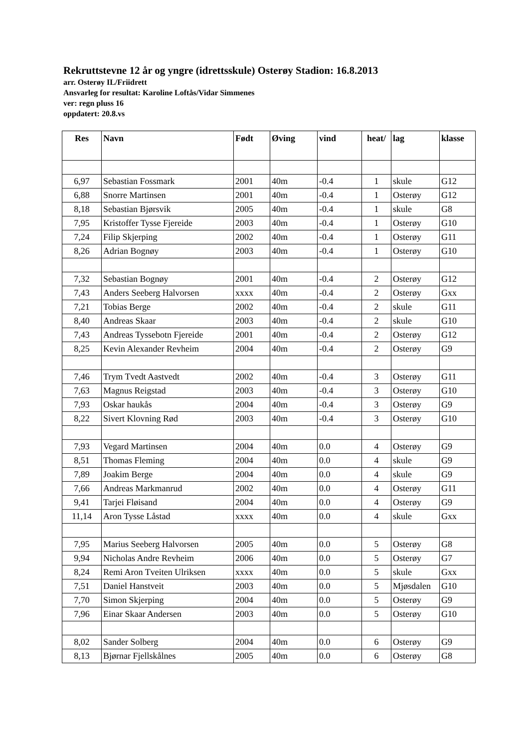Rekruttstevne 12 år og yngre (idrettsskule) Osterøy Stadion: 16.8.2013
arr. Osterøy IL/Friidrett
Ansvarleg for resultat: Karoline Loftås/Vidar Simmenes
ver: regn pluss 16
oppdatert: 20.8.vs
| Res | Navn | Født | Øving | vind | heat/ | lag | klasse |
| --- | --- | --- | --- | --- | --- | --- | --- |
| 6,97 | Sebastian Fossmark | 2001 | 40m | -0.4 | 1 | skule | G12 |
| 6,88 | Snorre Martinsen | 2001 | 40m | -0.4 | 1 | Osterøy | G12 |
| 8,18 | Sebastian Bjørsvik | 2005 | 40m | -0.4 | 1 | skule | G8 |
| 7,95 | Kristoffer Tysse Fjereide | 2003 | 40m | -0.4 | 1 | Osterøy | G10 |
| 7,24 | Filip Skjerping | 2002 | 40m | -0.4 | 1 | Osterøy | G11 |
| 8,26 | Adrian Bognøy | 2003 | 40m | -0.4 | 1 | Osterøy | G10 |
| 7,32 | Sebastian Bognøy | 2001 | 40m | -0.4 | 2 | Osterøy | G12 |
| 7,43 | Anders Seeberg Halvorsen | xxxx | 40m | -0.4 | 2 | Osterøy | Gxx |
| 7,21 | Tobias Berge | 2002 | 40m | -0.4 | 2 | skule | G11 |
| 8,40 | Andreas Skaar | 2003 | 40m | -0.4 | 2 | skule | G10 |
| 7,43 | Andreas Tyssebotn Fjereide | 2001 | 40m | -0.4 | 2 | Osterøy | G12 |
| 8,25 | Kevin Alexander Revheim | 2004 | 40m | -0.4 | 2 | Osterøy | G9 |
| 7,46 | Trym Tvedt Aastvedt | 2002 | 40m | -0.4 | 3 | Osterøy | G11 |
| 7,63 | Magnus Reigstad | 2003 | 40m | -0.4 | 3 | Osterøy | G10 |
| 7,93 | Oskar haukås | 2004 | 40m | -0.4 | 3 | Osterøy | G9 |
| 8,22 | Sivert Klovning Rød | 2003 | 40m | -0.4 | 3 | Osterøy | G10 |
| 7,93 | Vegard Martinsen | 2004 | 40m | 0.0 | 4 | Osterøy | G9 |
| 8,51 | Thomas Fleming | 2004 | 40m | 0.0 | 4 | skule | G9 |
| 7,89 | Joakim Berge | 2004 | 40m | 0.0 | 4 | skule | G9 |
| 7,66 | Andreas Markmanrud | 2002 | 40m | 0.0 | 4 | Osterøy | G11 |
| 9,41 | Tarjei Fløisand | 2004 | 40m | 0.0 | 4 | Osterøy | G9 |
| 11,14 | Aron Tysse Låstad | xxxx | 40m | 0.0 | 4 | skule | Gxx |
| 7,95 | Marius Seeberg Halvorsen | 2005 | 40m | 0.0 | 5 | Osterøy | G8 |
| 9,94 | Nicholas Andre Revheim | 2006 | 40m | 0.0 | 5 | Osterøy | G7 |
| 8,24 | Remi Aron Tveiten Ulriksen | xxxx | 40m | 0.0 | 5 | skule | Gxx |
| 7,51 | Daniel Hanstveit | 2003 | 40m | 0.0 | 5 | Mjøsdalen | G10 |
| 7,70 | Simon Skjerping | 2004 | 40m | 0.0 | 5 | Osterøy | G9 |
| 7,96 | Einar Skaar Andersen | 2003 | 40m | 0.0 | 5 | Osterøy | G10 |
| 8,02 | Sander Solberg | 2004 | 40m | 0.0 | 6 | Osterøy | G9 |
| 8,13 | Bjørnar Fjellskålnes | 2005 | 40m | 0.0 | 6 | Osterøy | G8 |